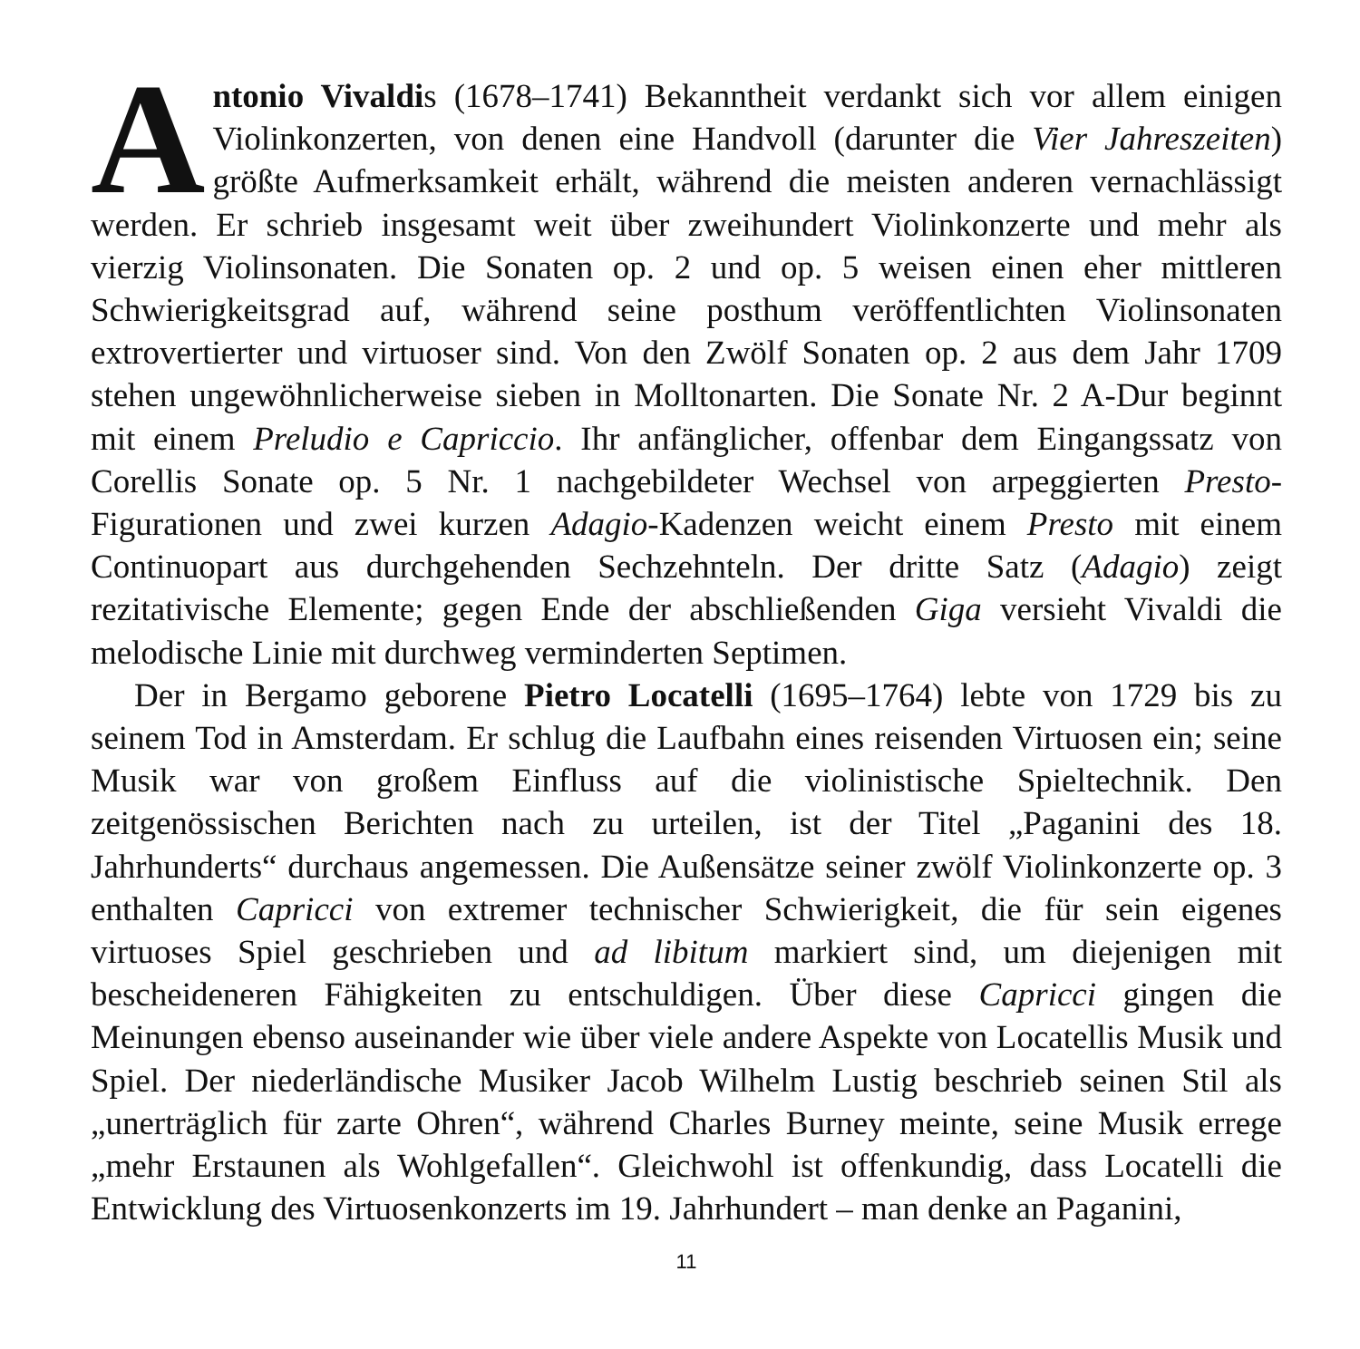Antonio Vivaldis (1678–1741) Bekanntheit verdankt sich vor allem einigen Violinkonzerten, von denen eine Handvoll (darunter die Vier Jahreszeiten) größte Aufmerksamkeit erhält, während die meisten anderen vernachlässigt werden. Er schrieb insgesamt weit über zweihundert Violinkonzerte und mehr als vierzig Violinsonaten. Die Sonaten op. 2 und op. 5 weisen einen eher mittleren Schwierigkeitsgrad auf, während seine posthum veröffentlichten Violinsonaten extrovertierter und virtuoser sind. Von den Zwölf Sonaten op. 2 aus dem Jahr 1709 stehen ungewöhnlicherweise sieben in Molltonarten. Die Sonate Nr. 2 A-Dur beginnt mit einem Preludio e Capriccio. Ihr anfänglicher, offenbar dem Eingangssatz von Corellis Sonate op. 5 Nr. 1 nachgebildeter Wechsel von arpeggierten Presto-Figurationen und zwei kurzen Adagio-Kadenzen weicht einem Presto mit einem Continuopart aus durchgehenden Sechzehnteln. Der dritte Satz (Adagio) zeigt rezitativische Elemente; gegen Ende der abschließenden Giga versieht Vivaldi die melodische Linie mit durchweg verminderten Septimen.
Der in Bergamo geborene Pietro Locatelli (1695–1764) lebte von 1729 bis zu seinem Tod in Amsterdam. Er schlug die Laufbahn eines reisenden Virtuosen ein; seine Musik war von großem Einfluss auf die violinistische Spieltechnik. Den zeitgenössischen Berichten nach zu urteilen, ist der Titel „Paganini des 18. Jahrhunderts“ durchaus angemessen. Die Außensätze seiner zwölf Violinkonzerte op. 3 enthalten Capricci von extremer technischer Schwierigkeit, die für sein eigenes virtuoses Spiel geschrieben und ad libitum markiert sind, um diejenigen mit bescheideneren Fähigkeiten zu entschuldigen. Über diese Capricci gingen die Meinungen ebenso auseinander wie über viele andere Aspekte von Locatellis Musik und Spiel. Der niederländische Musiker Jacob Wilhelm Lustig beschrieb seinen Stil als „unerträglich für zarte Ohren“, während Charles Burney meinte, seine Musik errege „mehr Erstaunen als Wohlgefallen“. Gleichwohl ist offenkundig, dass Locatelli die Entwicklung des Virtuosenkonzerts im 19. Jahrhundert – man denke an Paganini,
11